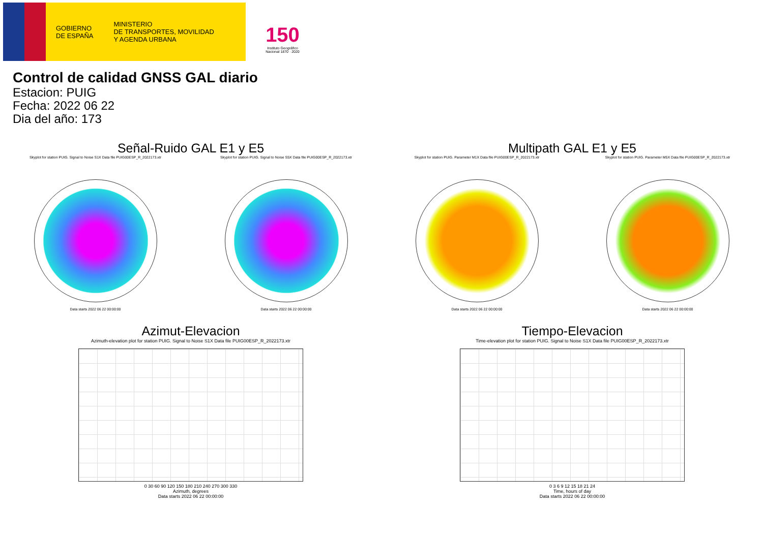GOBIERNO
DE ESPAÑA
MINISTERIO
DE TRANSPORTES, MOVILIDAD
Y AGENDA URBANA
150
Instituto Geográfico Nacional 1870 · 2020
Control de calidad GNSS GAL diario
Estacion: PUIG
Fecha: 2022 06 22
Dia del año: 173
Señal-Ruido GAL E1 y E5
Skyplot for station PUIG. Signal to Noise S1X Data file PUIG00ESP_R_2022173.xtr
Data starts 2022 06 22 00:00:00
Skyplot for station PUIG. Signal to Noise S5X Data file PUIG00ESP_R_2022173.xtr
Data starts 2022 06 22 00:00:00
Multipath GAL E1 y E5
Skyplot for station PUIG. Parameter M1X Data file PUIG00ESP_R_2022173.xtr
Data starts 2022 06 22 00:00:00
Skyplot for station PUIG. Parameter M5X Data file PUIG00ESP_R_2022173.xtr
Data starts 2022 06 22 00:00:00
Azimut-Elevacion
Azimuth-elevation plot for station PUIG. Signal to Noise S1X Data file PUIG00ESP_R_2022173.xtr
0 30 60 90 120 150 180 210 240 270 300 330
Azimuth, degrees
Data starts 2022 06 22 00:00:00
Tiempo-Elevacion
Time-elevation plot for station PUIG. Signal to Noise S1X Data file PUIG00ESP_R_2022173.xtr
0 3 6 9 12 15 18 21 24
Time, hours of day
Data starts 2022 06 22 00:00:00